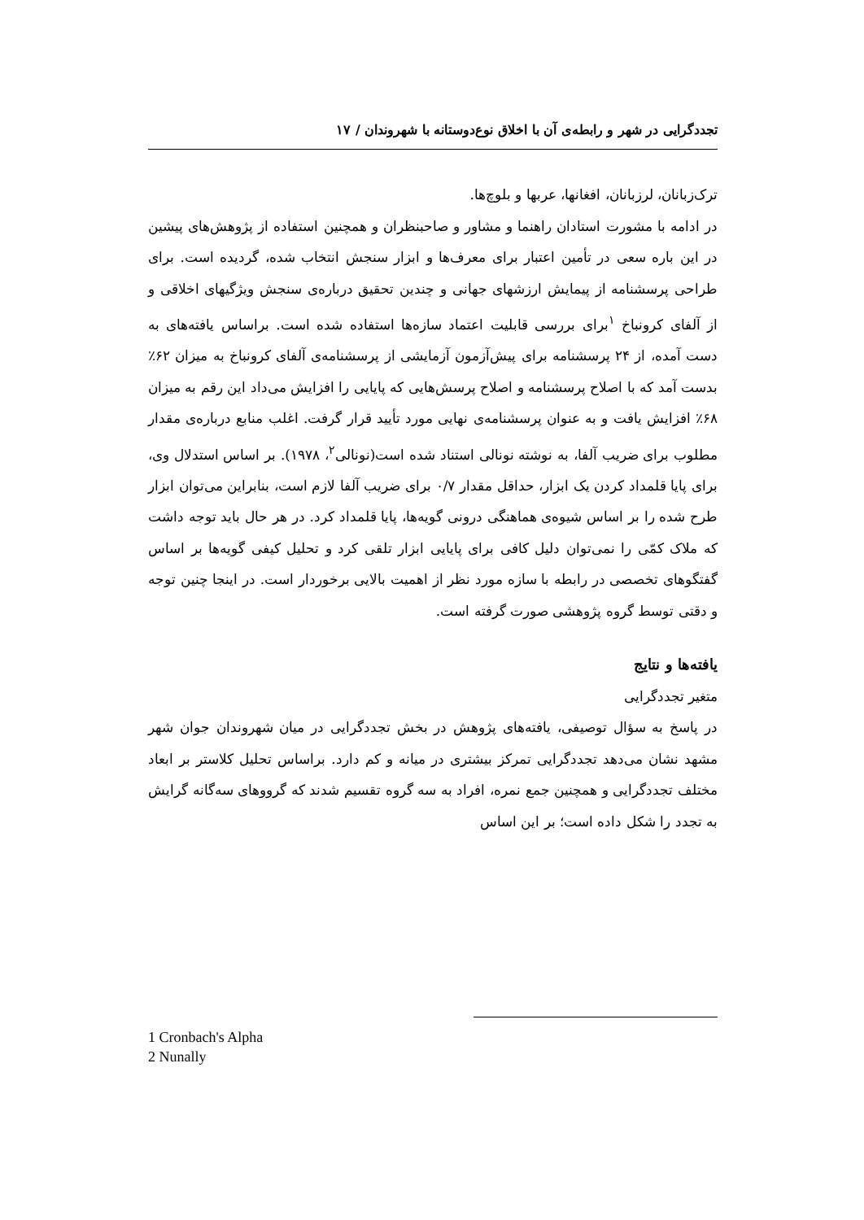تجددگرایی در شهر و رابطه‌ی آن با اخلاق نوع‌دوستانه با شهروندان / ۱۷
ترک‌زبانان، لرزبانان، افغانها، عربها و بلوچ‌ها.
در ادامه با مشورت استادان راهنما و مشاور و صاحبنظران و همچنین استفاده از پژوهش‌های پیشین در این باره سعی در تأمین اعتبار برای معرف‌ها و ابزار سنجش انتخاب شده، گردیده است. برای طراحی پرسشنامه از پیمایش ارزشهای جهانی و چندین تحقیق درباره‌ی سنجش ویژگیهای اخلاقی و از آلفای کرونباخ <sup>۱</sup>برای بررسی قابلیت اعتماد سازه‌ها استفاده شده است. براساس یافته‌های به دست آمده، از ۲۴ پرسشنامه برای پیش‌آزمون آزمایشی از پرسشنامه‌ی آلفای کرونباخ به میزان ۶۲٪ بدست آمد که با اصلاح پرسشنامه و اصلاح پرسش‌هایی که پایایی را افزایش می‌داد این رقم به میزان ۶۸٪ افزایش یافت و به عنوان پرسشنامه‌ی نهایی مورد تأیید قرار گرفت. اغلب منابع درباره‌ی مقدار مطلوب برای ضریب آلفا، به نوشته نونالی استناد شده است(نونالی<sup>۲</sup>، ۱۹۷۸). بر اساس استدلال وی، برای پایا قلمداد کردن یک ابزار، حداقل مقدار ۰/۷ برای ضریب آلفا لازم است، بنابراین می‌توان ابزار طرح شده را بر اساس شیوه‌ی هماهنگی درونی گویه‌ها، پایا قلمداد کرد. در هر حال باید توجه داشت که ملاک کمّی را نمی‌توان دلیل کافی برای پایایی ابزار تلقی کرد و تحلیل کیفی گویه‌ها بر اساس گفتگوهای تخصصی در رابطه با سازه مورد نظر از اهمیت بالایی برخوردار است. در اینجا چنین توجه و دقتی توسط گروه پژوهشی صورت گرفته است.
یافته‌ها و نتایج
متغیر تجددگرایی
در پاسخ به سؤال توصیفی، یافته‌های پژوهش در بخش تجددگرایی در میان شهروندان جوان شهر مشهد نشان می‌دهد تجددگرایی تمرکز بیشتری در میانه و کم دارد. براساس تحلیل کلاستر بر ابعاد مختلف تجددگرایی و همچنین جمع نمره، افراد به سه گروه تقسیم شدند که گرووهای سه‌گانه گرایش به تجدد را شکل داده است؛ بر این اساس
1 Cronbach's Alpha
2 Nunally